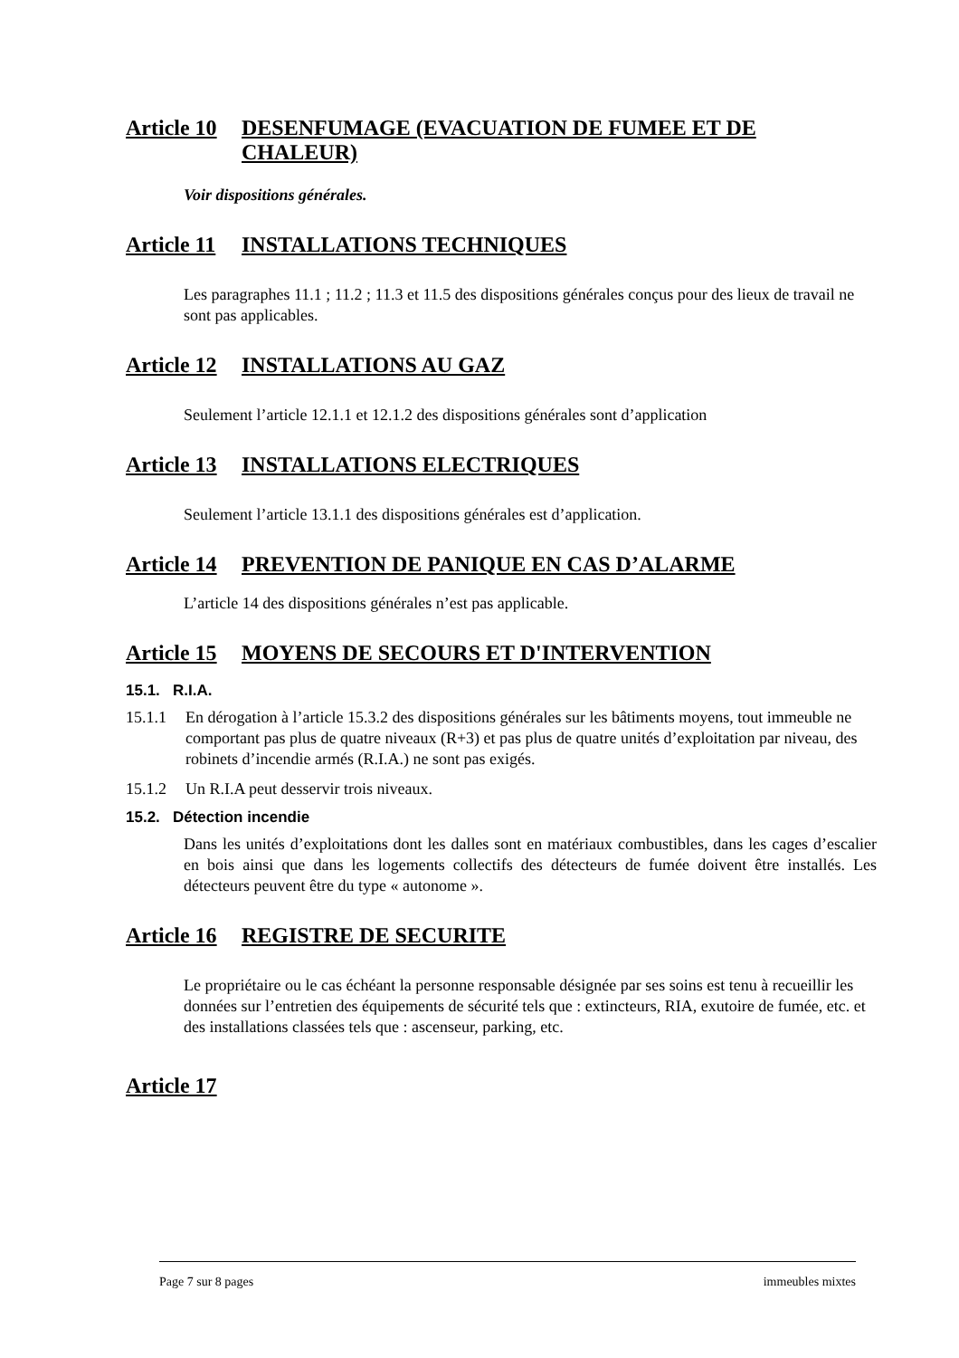Article 10 DESENFUMAGE (EVACUATION DE FUMEE ET DE CHALEUR)
Voir dispositions générales.
Article 11 INSTALLATIONS TECHNIQUES
Les paragraphes 11.1 ; 11.2 ; 11.3 et 11.5 des dispositions générales conçus pour des lieux de travail ne sont pas applicables.
Article 12 INSTALLATIONS AU GAZ
Seulement l’article 12.1.1 et 12.1.2 des dispositions générales sont d’application
Article 13 INSTALLATIONS ELECTRIQUES
Seulement l’article 13.1.1 des dispositions générales est d’application.
Article 14 PREVENTION DE PANIQUE EN CAS D’ALARME
L’article 14 des dispositions générales n’est pas applicable.
Article 15 MOYENS DE SECOURS ET D'INTERVENTION
15.1. R.I.A.
15.1.1 En dérogation à l’article 15.3.2 des dispositions générales sur les bâtiments moyens, tout immeuble ne comportant pas plus de quatre niveaux (R+3) et pas plus de quatre unités d’exploitation par niveau, des robinets d’incendie armés (R.I.A.) ne sont pas exigés.
15.1.2 Un R.I.A peut desservir trois niveaux.
15.2. Détection incendie
Dans les unités d’exploitations dont les dalles sont en matériaux combustibles, dans les cages d’escalier en bois ainsi que dans les logements collectifs des détecteurs de fumée doivent être installés. Les détecteurs peuvent être du type « autonome ».
Article 16 REGISTRE DE SECURITE
Le propriétaire ou le cas échéant la personne responsable désignée par ses soins est tenu à recueillir les données sur l’entretien des équipements de sécurité tels que : extincteurs, RIA, exutoire de fumée, etc. et des installations classées tels que : ascenseur, parking, etc.
Article 17
Page 7 sur 8 pages immeubles mixtes